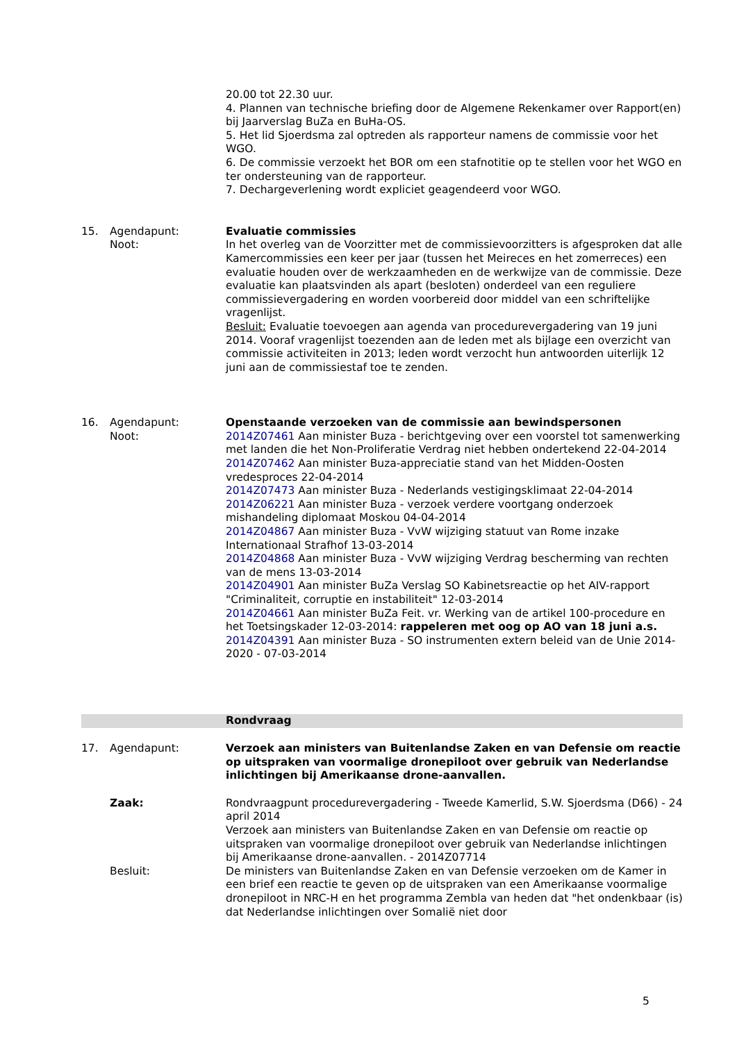20.00 tot 22.30 uur.
4. Plannen van technische briefing door de Algemene Rekenkamer over Rapport(en) bij Jaarverslag BuZa en BuHa-OS.
5. Het lid Sjoerdsma zal optreden als rapporteur namens de commissie voor het WGO.
6. De commissie verzoekt het BOR om een stafnotitie op te stellen voor het WGO en ter ondersteuning van de rapporteur.
7. Dechargeverlening wordt expliciet geagendeerd voor WGO.
15. Agendapunt:
Noot:
Evaluatie commissies
In het overleg van de Voorzitter met de commissievoorzitters is afgesproken dat alle Kamercommissies een keer per jaar (tussen het Meireces en het zomerreces) een evaluatie houden over de werkzaamheden en de werkwijze van de commissie. Deze evaluatie kan plaatsvinden als apart (besloten) onderdeel van een reguliere commissievergadering en worden voorbereid door middel van een schriftelijke vragenlijst.
Besluit: Evaluatie toevoegen aan agenda van procedurevergadering van 19 juni 2014. Vooraf vragenlijst toezenden aan de leden met als bijlage een overzicht van commissie activiteiten in 2013; leden wordt verzocht hun antwoorden uiterlijk 12 juni aan de commissiestaf toe te zenden.
16. Agendapunt:
Noot:
Openstaande verzoeken van de commissie aan bewindspersonen
2014Z07461 Aan minister Buza - berichtgeving over een voorstel tot samenwerking met landen die het Non-Proliferatie Verdrag niet hebben ondertekend 22-04-2014
2014Z07462 Aan minister Buza-appreciatie stand van het Midden-Oosten vredesproces 22-04-2014
2014Z07473 Aan minister Buza - Nederlands vestigingsklimaat 22-04-2014
2014Z06221 Aan minister Buza - verzoek verdere voortgang onderzoek mishandeling diplomaat Moskou 04-04-2014
2014Z04867 Aan minister Buza - VvW wijziging statuut van Rome inzake Internationaal Strafhof 13-03-2014
2014Z04868 Aan minister Buza - VvW wijziging Verdrag bescherming van rechten van de mens 13-03-2014
2014Z04901 Aan minister BuZa Verslag SO Kabinetsreactie op het AIV-rapport "Criminaliteit, corruptie en instabiliteit" 12-03-2014
2014Z04661 Aan minister BuZa Feit. vr. Werking van de artikel 100-procedure en het Toetsingskader 12-03-2014: rappeleren met oog op AO van 18 juni a.s.
2014Z04391 Aan minister Buza - SO instrumenten extern beleid van de Unie 2014-2020 - 07-03-2014
Rondvraag
17. Agendapunt: Verzoek aan ministers van Buitenlandse Zaken en van Defensie om reactie op uitspraken van voormalige dronepiloot over gebruik van Nederlandse inlichtingen bij Amerikaanse drone-aanvallen.
Zaak: Rondvraagpunt procedurevergadering - Tweede Kamerlid, S.W. Sjoerdsma (D66) - 24 april 2014
Verzoek aan ministers van Buitenlandse Zaken en van Defensie om reactie op uitspraken van voormalige dronepiloot over gebruik van Nederlandse inlichtingen bij Amerikaanse drone-aanvallen. - 2014Z07714
Besluit: De ministers van Buitenlandse Zaken en van Defensie verzoeken om de Kamer in een brief een reactie te geven op de uitspraken van een Amerikaanse voormalige dronepiloot in NRC-H en het programma Zembla van heden dat "het ondenkbaar (is) dat Nederlandse inlichtingen over Somalië niet door
5